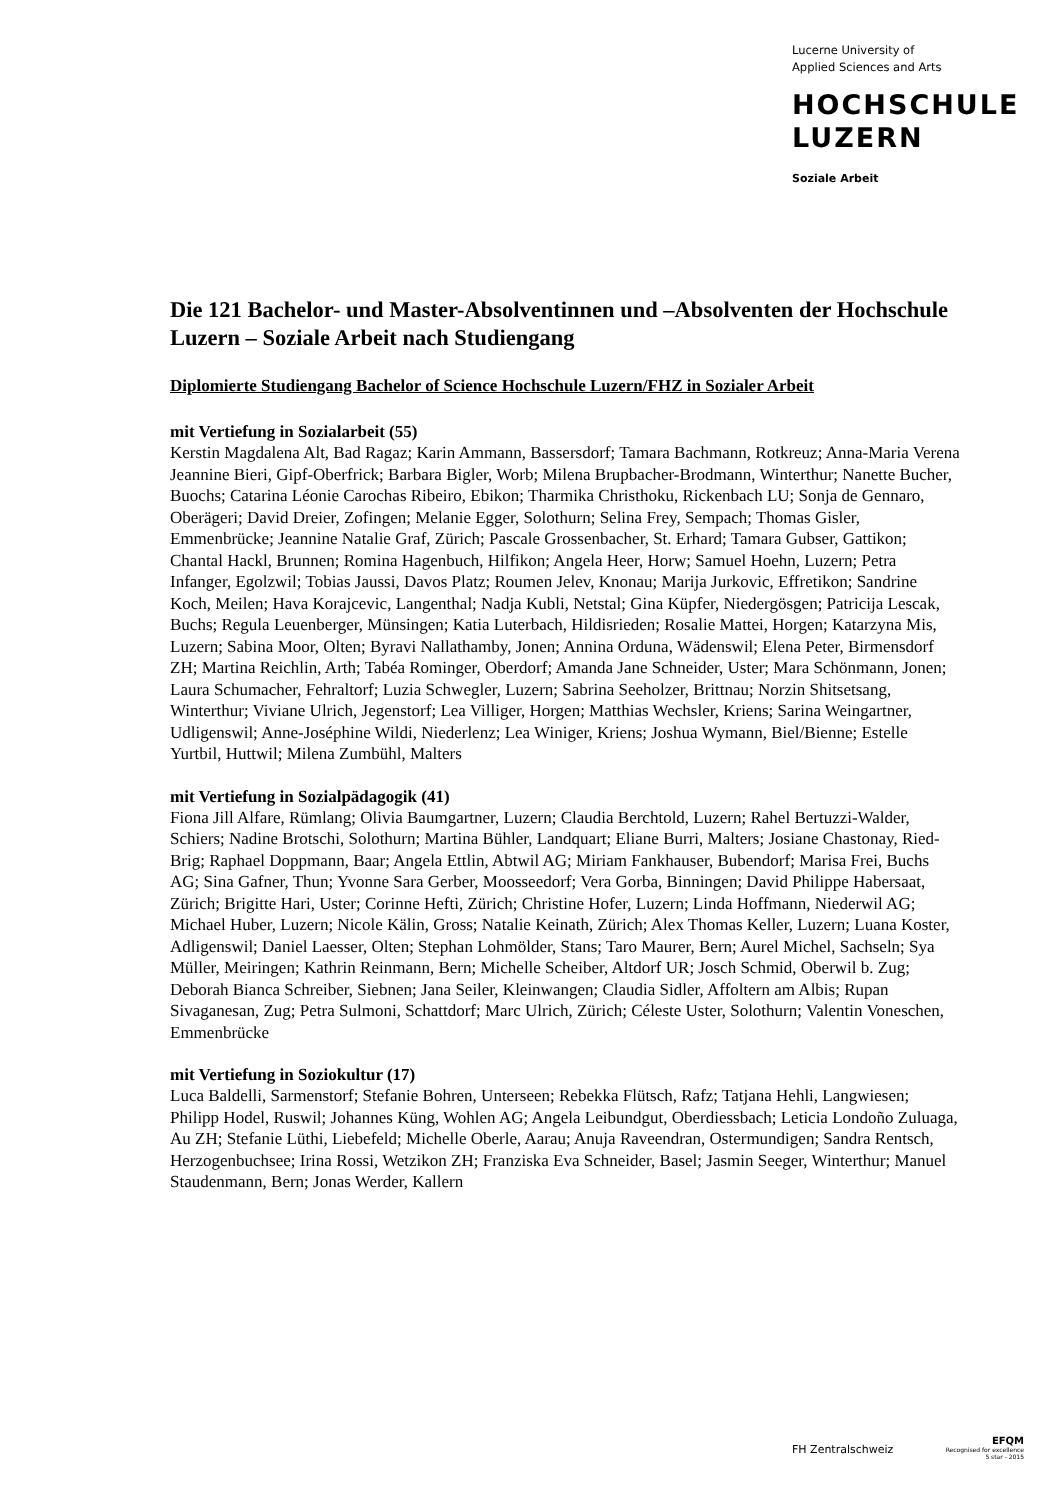Lucerne University of
Applied Sciences and Arts
HOCHSCHULE
LUZERN
Soziale Arbeit
Die 121 Bachelor- und Master-Absolventinnen und –Absolventen der Hochschule Luzern – Soziale Arbeit nach Studiengang
Diplomierte Studiengang Bachelor of Science Hochschule Luzern/FHZ in Sozialer Arbeit
mit Vertiefung in Sozialarbeit (55)
Kerstin Magdalena Alt, Bad Ragaz; Karin Ammann, Bassersdorf; Tamara Bachmann, Rotkreuz; Anna-Maria Verena Jeannine Bieri, Gipf-Oberfrick; Barbara Bigler, Worb; Milena Brupbacher-Brodmann, Winterthur; Nanette Bucher, Buochs; Catarina Léonie Carochas Ribeiro, Ebikon; Tharmika Christhoku, Rickenbach LU; Sonja de Gennaro, Oberägeri; David Dreier, Zofingen; Melanie Egger, Solothurn; Selina Frey, Sempach; Thomas Gisler, Emmenbrücke; Jeannine Natalie Graf, Zürich; Pascale Grossenbacher, St. Erhard; Tamara Gubser, Gattikon; Chantal Hackl, Brunnen; Romina Hagenbuch, Hilfikon; Angela Heer, Horw; Samuel Hoehn, Luzern; Petra Infanger, Egolzwil; Tobias Jaussi, Davos Platz; Roumen Jelev, Knonau; Marija Jurkovic, Effretikon; Sandrine Koch, Meilen; Hava Korajcevic, Langenthal; Nadja Kubli, Netstal; Gina Küpfer, Niedergösgen; Patricija Lescak, Buchs; Regula Leuenberger, Münsingen; Katia Luterbach, Hildisrieden; Rosalie Mattei, Horgen; Katarzyna Mis, Luzern; Sabina Moor, Olten; Byravi Nallathamby, Jonen; Annina Orduna, Wädenswil; Elena Peter, Birmensdorf ZH; Martina Reichlin, Arth; Tabéa Rominger, Oberdorf; Amanda Jane Schneider, Uster; Mara Schönmann, Jonen; Laura Schumacher, Fehraltorf; Luzia Schwegler, Luzern; Sabrina Seeholzer, Brittnau; Norzin Shitsetsang, Winterthur; Viviane Ulrich, Jegenstorf; Lea Villiger, Horgen; Matthias Wechsler, Kriens; Sarina Weingartner, Udligenswil; Anne-Joséphine Wildi, Niederlenz; Lea Winiger, Kriens; Joshua Wymann, Biel/Bienne; Estelle Yurtbil, Huttwil; Milena Zumbühl, Malters
mit Vertiefung in Sozialpädagogik (41)
Fiona Jill Alfare, Rümlang; Olivia Baumgartner, Luzern; Claudia Berchtold, Luzern; Rahel Bertuzzi-Walder, Schiers; Nadine Brotschi, Solothurn; Martina Bühler, Landquart; Eliane Burri, Malters; Josiane Chastonay, Ried-Brig; Raphael Doppmann, Baar; Angela Ettlin, Abtwil AG; Miriam Fankhauser, Bubendorf; Marisa Frei, Buchs AG; Sina Gafner, Thun; Yvonne Sara Gerber, Moosseedorf; Vera Gorba, Binningen; David Philippe Habersaat, Zürich; Brigitte Hari, Uster; Corinne Hefti, Zürich; Christine Hofer, Luzern; Linda Hoffmann, Niederwil AG; Michael Huber, Luzern; Nicole Kälin, Gross; Natalie Keinath, Zürich; Alex Thomas Keller, Luzern; Luana Koster, Adligenswil; Daniel Laesser, Olten; Stephan Lohmölder, Stans; Taro Maurer, Bern; Aurel Michel, Sachseln; Sya Müller, Meiringen; Kathrin Reinmann, Bern; Michelle Scheiber, Altdorf UR; Josch Schmid, Oberwil b. Zug; Deborah Bianca Schreiber, Siebnen; Jana Seiler, Kleinwangen; Claudia Sidler, Affoltern am Albis; Rupan Sivaganesan, Zug; Petra Sulmoni, Schattdorf; Marc Ulrich, Zürich; Céleste Uster, Solothurn; Valentin Voneschen, Emmenbrücke
mit Vertiefung in Soziokultur (17)
Luca Baldelli, Sarmenstorf; Stefanie Bohren, Unterseen; Rebekka Flütsch, Rafz; Tatjana Hehli, Langwiesen; Philipp Hodel, Ruswil; Johannes Küng, Wohlen AG; Angela Leibundgut, Oberdiessbach; Leticia Londoño Zuluaga, Au ZH; Stefanie Lüthi, Liebefeld; Michelle Oberle, Aarau; Anuja Raveendran, Ostermundigen; Sandra Rentsch, Herzogenbuchsee; Irina Rossi, Wetzikon ZH; Franziska Eva Schneider, Basel; Jasmin Seeger, Winterthur; Manuel Staudenmann, Bern; Jonas Werder, Kallern
FH Zentralschweiz
EFQM
Recognised for excellence
5 star - 2015